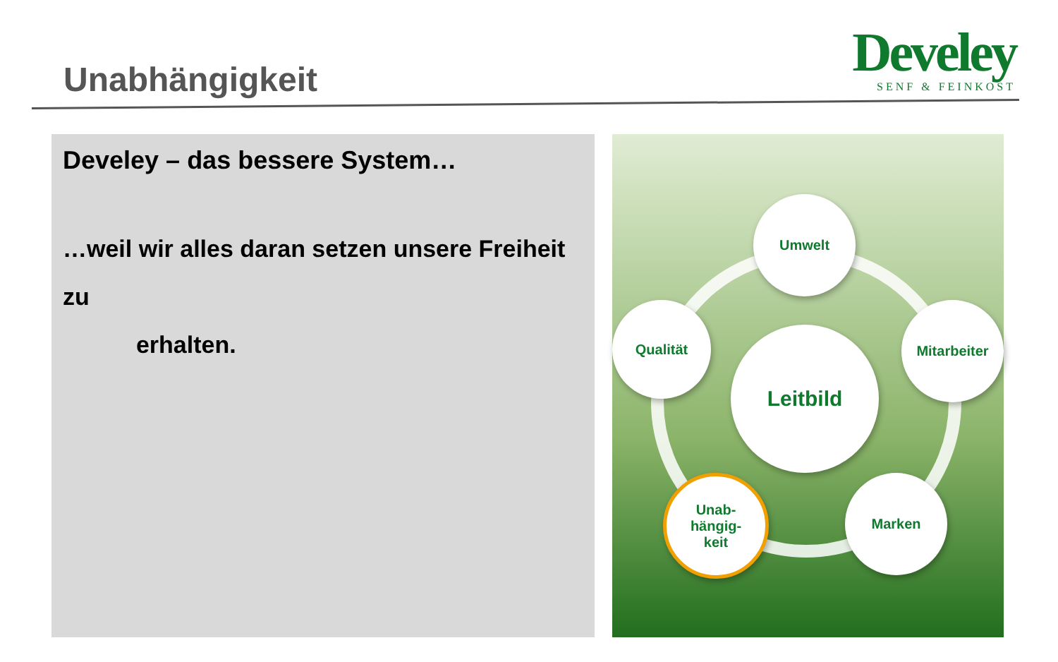Unabhängigkeit
Develey
SENF & FEINKOST
Develey – das bessere System…
…weil wir alles daran setzen unsere Freiheit zu
erhalten.
Umwelt
Qualität Mitarbeiter
Leitbild
Unab-
hängig-
keit
Marken